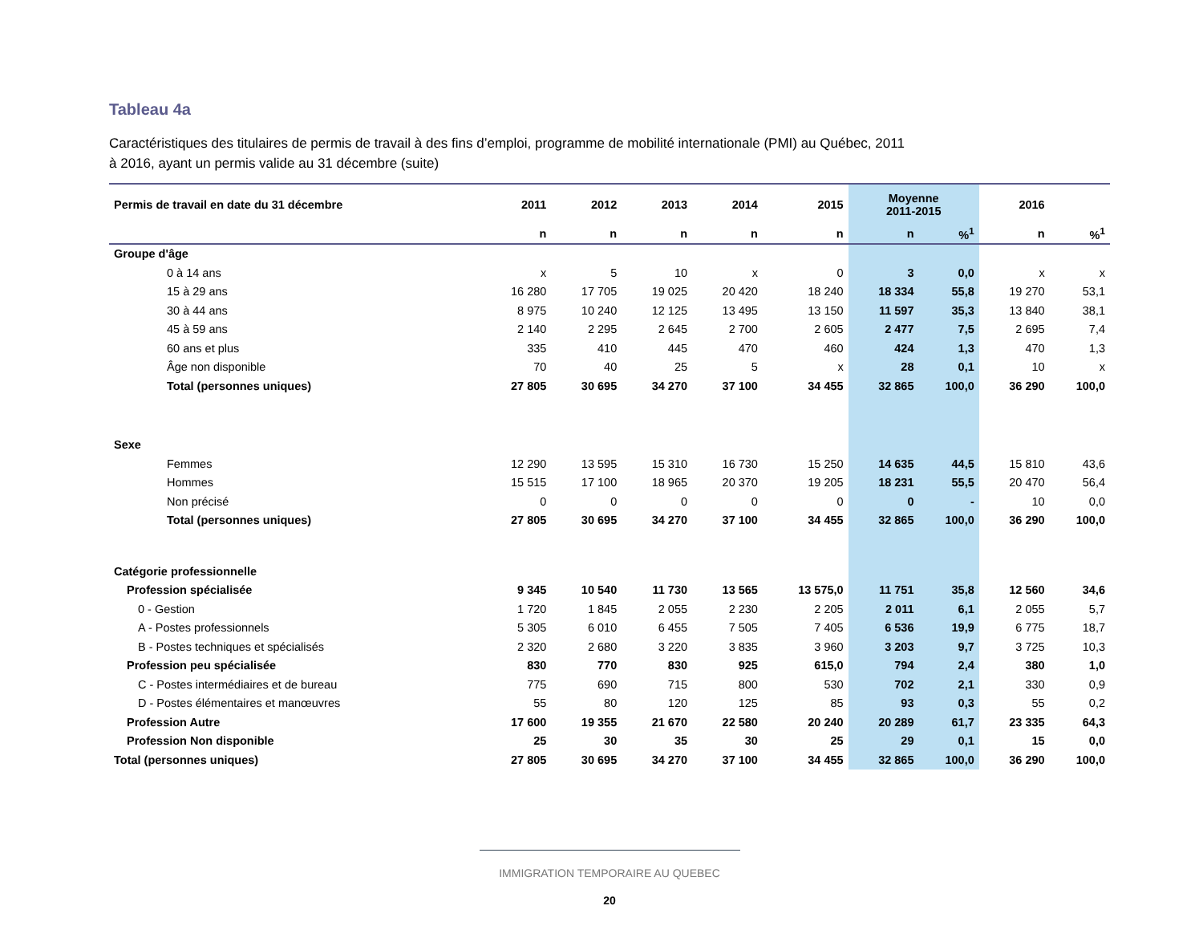Tableau 4a
Caractéristiques des titulaires de permis de travail à des fins d’emploi, programme de mobilité internationale (PMI) au Québec, 2011
à 2016, ayant un permis valide au 31 décembre (suite)
| Permis de travail en date du 31 décembre | 2011 | 2012 | 2013 | 2014 | 2015 | Moyenne 2011-2015 | | 2016 | |
| --- | --- | --- | --- | --- | --- | --- | --- | --- | --- |
| | n | n | n | n | n | n | %<sup>1</sup> | n | %<sup>1</sup> |
| Groupe d'âge | | | | | | | | | |
| 0 à 14 ans | x | 5 | 10 | x | 0 | 3 | 0,0 | x | x |
| 15 à 29 ans | 16 280 | 17 705 | 19 025 | 20 420 | 18 240 | 18 334 | 55,8 | 19 270 | 53,1 |
| 30 à 44 ans | 8 975 | 10 240 | 12 125 | 13 495 | 13 150 | 11 597 | 35,3 | 13 840 | 38,1 |
| 45 à 59 ans | 2 140 | 2 295 | 2 645 | 2 700 | 2 605 | 2 477 | 7,5 | 2 695 | 7,4 |
| 60 ans et plus | 335 | 410 | 445 | 470 | 460 | 424 | 1,3 | 470 | 1,3 |
| Âge non disponible | 70 | 40 | 25 | 5 | x | 28 | 0,1 | 10 | x |
| Total (personnes uniques) | 27 805 | 30 695 | 34 270 | 37 100 | 34 455 | 32 865 | 100,0 | 36 290 | 100,0 |
| Sexe | | | | | | | | | |
| Femmes | 12 290 | 13 595 | 15 310 | 16 730 | 15 250 | 14 635 | 44,5 | 15 810 | 43,6 |
| Hommes | 15 515 | 17 100 | 18 965 | 20 370 | 19 205 | 18 231 | 55,5 | 20 470 | 56,4 |
| Non précisé | 0 | 0 | 0 | 0 | 0 | 0 | - | 10 | 0,0 |
| Total (personnes uniques) | 27 805 | 30 695 | 34 270 | 37 100 | 34 455 | 32 865 | 100,0 | 36 290 | 100,0 |
| Catégorie professionnelle | | | | | | | | | |
| Profession spécialisée | 9 345 | 10 540 | 11 730 | 13 565 | 13 575,0 | 11 751 | 35,8 | 12 560 | 34,6 |
| 0 - Gestion | 1 720 | 1 845 | 2 055 | 2 230 | 2 205 | 2 011 | 6,1 | 2 055 | 5,7 |
| A - Postes professionnels | 5 305 | 6 010 | 6 455 | 7 505 | 7 405 | 6 536 | 19,9 | 6 775 | 18,7 |
| B - Postes techniques et spécialisés | 2 320 | 2 680 | 3 220 | 3 835 | 3 960 | 3 203 | 9,7 | 3 725 | 10,3 |
| Profession peu spécialisée | 830 | 770 | 830 | 925 | 615,0 | 794 | 2,4 | 380 | 1,0 |
| C - Postes intermédiaires et de bureau | 775 | 690 | 715 | 800 | 530 | 702 | 2,1 | 330 | 0,9 |
| D - Postes élémentaires et manœuvres | 55 | 80 | 120 | 125 | 85 | 93 | 0,3 | 55 | 0,2 |
| Profession Autre | 17 600 | 19 355 | 21 670 | 22 580 | 20 240 | 20 289 | 61,7 | 23 335 | 64,3 |
| Profession Non disponible | 25 | 30 | 35 | 30 | 25 | 29 | 0,1 | 15 | 0,0 |
| Total (personnes uniques) | 27 805 | 30 695 | 34 270 | 37 100 | 34 455 | 32 865 | 100,0 | 36 290 | 100,0 |
IMMIGRATION TEMPORAIRE AU QUEBEC
20